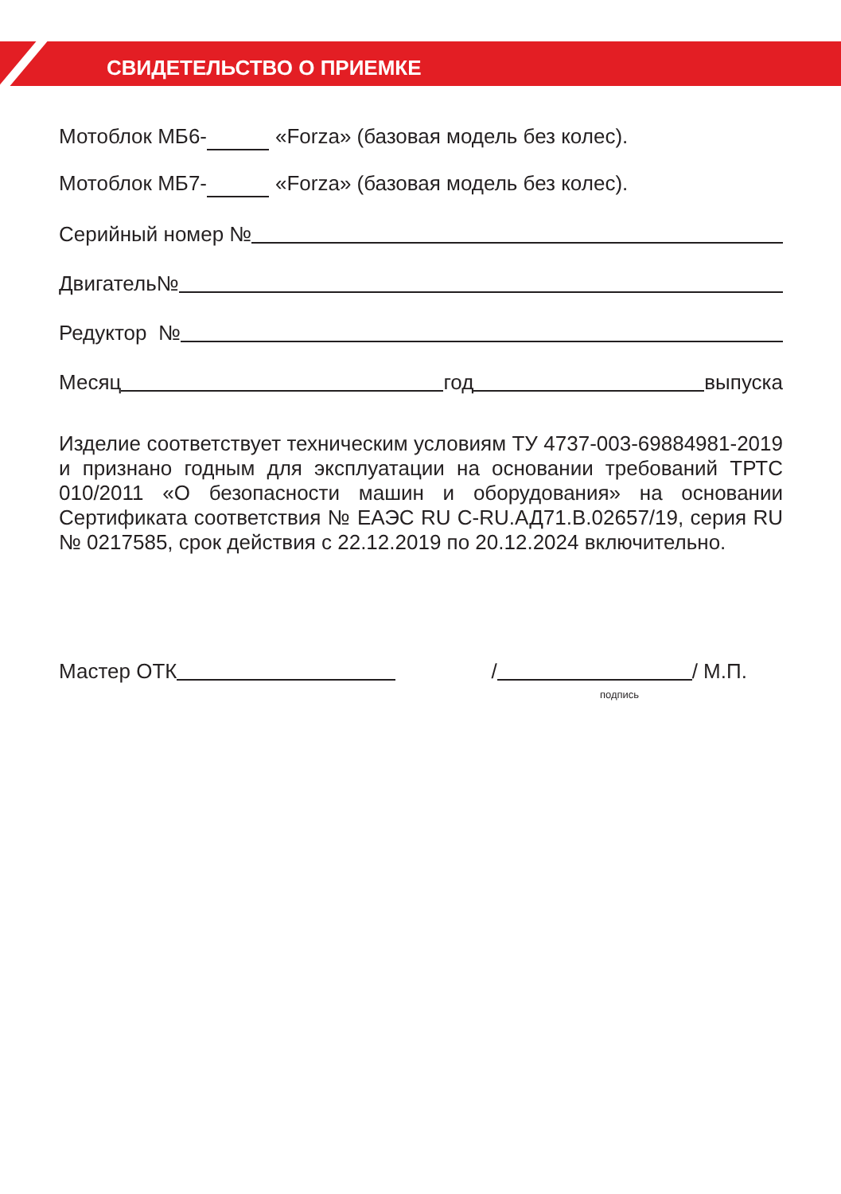СВИДЕТЕЛЬСТВО О ПРИЕМКЕ
Мотоблок МБ6- «Forza» (базовая модель без колес).
Мотоблок МБ7- «Forza» (базовая модель без колес).
Серийный номер №
Двигатель№
Редуктор №
Месяц год выпуска
Изделие соответствует техническим условиям ТУ 4737-003-69884981-2019 и признано годным для эксплуатации на основании требований ТРТС 010/2011 «О безопасности машин и оборудования» на основании Сертификата соответствия № ЕАЭС RU C-RU.АД71.В.02657/19, серия RU № 0217585, срок действия с 22.12.2019 по 20.12.2024 включительно.
Мастер ОТК / / М.П.
подпись